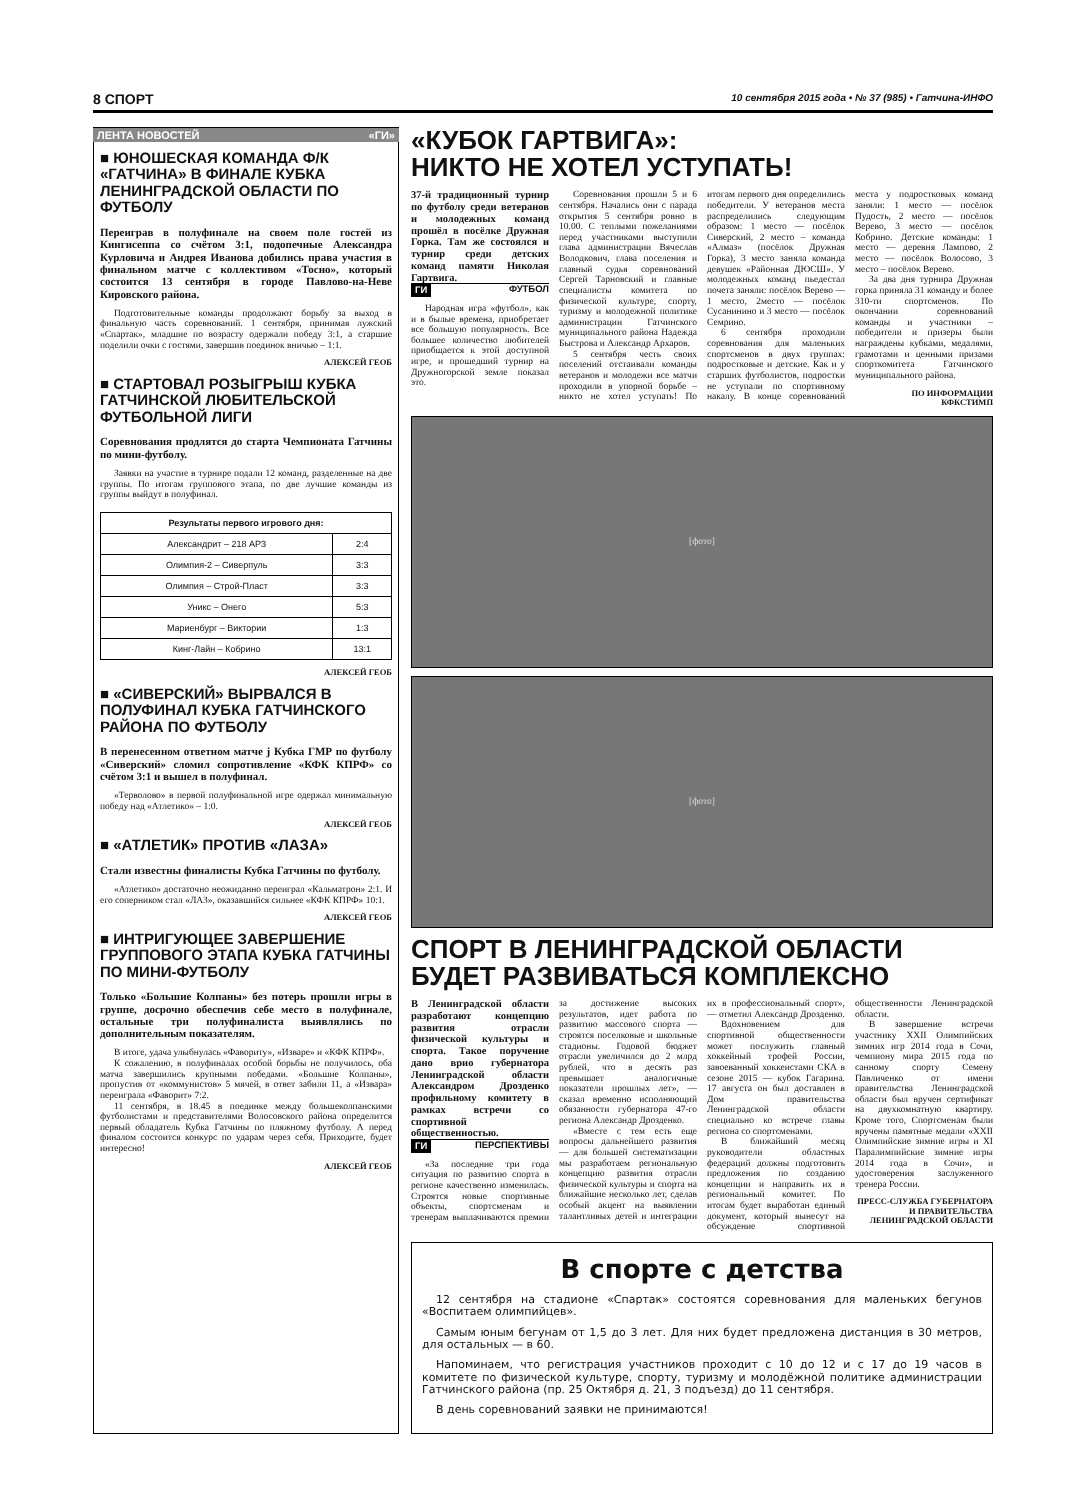8 СПОРТ 10 сентября 2015 года • № 37 (985) • Гатчина-ИНФО
ЛЕНТА НОВОСТЕЙ «ГИ»
■ ЮНОШЕСКАЯ КОМАНДА Ф/К «ГАТЧИНА» В ФИНАЛЕ КУБКА ЛЕНИНГРАДСКОЙ ОБЛАСТИ ПО ФУТБОЛУ
Переиграв в полуфинале на своем поле гостей из Кингисеппа со счётом 3:1, подопечные Александра Курловича и Андрея Иванова добились права участия в финальном матче с коллективом «Тосно», который состоится 13 сентября в городе Павлово-на-Неве Кировского района.
Подготовительные команды продолжают борьбу за выход в финальную часть соревнований. 1 сентября, принимая лужский «Спартак», младшие по возрасту одержали победу 3:1, а старшие поделили очки с гостями, завершив поединок вничью – 1:1.
АЛЕКСЕЙ ГЕОБ
■ СТАРТОВАЛ РОЗЫГРЫШ КУБКА ГАТЧИНСКОЙ ЛЮБИТЕЛЬСКОЙ ФУТБОЛЬНОЙ ЛИГИ
Соревнования продлятся до старта Чемпионата Гатчины по мини-футболу.
Заявки на участие в турнире подали 12 команд, разделенные на две группы. По итогам группового этапа, по две лучшие команды из группы выйдут в полуфинал.
| Результаты первого игрового дня: | |
| --- | --- |
| Александрит – 218 АРЗ | 2:4 |
| Олимпия-2 – Сиверпуль | 3:3 |
| Олимпия – Строй-Пласт | 3:3 |
| Уникс – Онего | 5:3 |
| Мариенбург – Виктории | 1:3 |
| Кинг-Лайн – Кобрино | 13:1 |
АЛЕКСЕЙ ГЕОБ
■ «СИВЕРСКИЙ» ВЫРВАЛСЯ В ПОЛУФИНАЛ КУБКА ГАТЧИНСКОГО РАЙОНА ПО ФУТБОЛУ
В перенесенном ответном матче j Кубка ГМР по футболу «Сиверский» сломил сопротивление «КФК КПРФ» со счётом 3:1 и вышел в полуфинал.
«Терволово» в первой полуфинальной игре одержал минимальную победу над «Атлетико» – 1:0.
АЛЕКСЕЙ ГЕОБ
■ «АТЛЕТИК» ПРОТИВ «ЛАЗА»
Стали известны финалисты Кубка Гатчины по футболу.
«Атлетико» достаточно неожиданно переиграл «Кальматрон» 2:1. И его соперником стал «ЛАЗ», оказавшийся сильнее «КФК КПРФ» 10:1.
АЛЕКСЕЙ ГЕОБ
■ ИНТРИГУЮЩЕЕ ЗАВЕРШЕНИЕ ГРУППОВОГО ЭТАПА КУБКА ГАТЧИНЫ ПО МИНИ-ФУТБОЛУ
Только «Большие Колпаны» без потерь прошли игры в группе, досрочно обеспечив себе место в полуфинале, остальные три полуфиналиста выявлялись по дополнительным показателям.
В итоге, удача улыбнулась «Фавориту», «Изваре» и «КФК КПРФ».
К сожалению, в полуфиналах особой борьбы не получилось, оба матча завершились крупными победами. «Большие Колпаны», пропустив от «коммунистов» 5 мячей, в ответ забили 11, а «Извара» переиграла «Фаворит» 7:2.
11 сентября, в 18.45 в поединке между большеколпанскими футболистами и представителями Волосовского района определится первый обладатель Кубка Гатчины по пляжному футболу. А перед финалом состоится конкурс по ударам через себя. Приходите, будет интересно!
АЛЕКСЕЙ ГЕОБ
«КУБОК ГАРТВИГА»:
НИКТО НЕ ХОТЕЛ УСТУПАТЬ!
37-й традиционный турнир по футболу среди ветеранов и молодежных команд прошёл в посёлке Дружная Горка. Там же состоялся и турнир среди детских команд памяти Николая Гартвига.
ГИ ФУТБОЛ
Народная игра «футбол», как и в былые времена, приобретает все большую популярность. Все большее количество любителей приобщается к этой доступной игре, и прошедший турнир на Дружногорской земле показал это.
Соревнования прошли 5 и 6 сентября. Начались они с парада открытия 5 сентября ровно в 10.00. С теплыми пожеланиями перед участниками выступили глава администрации Вячеслав Володкович, глава поселения и главный судья соревнований Сергей Тарновский и главные специалисты комитета по физической культуре, спорту, туризму и молодежной политике администрации Гатчинского муниципального района Надежда Быстрова и Александр Архаров.
5 сентября честь своих поселений отстаивали команды ветеранов и молодежи все матчи проходили в упорной борьбе – никто не хотел уступать! По итогам первого дня определились победители. У ветеранов места распределились следующим образом: 1 место — посёлок Сиверский, 2 место – команда «Алмаз» (посёлок Дружная Горка), 3 место заняла команда девушек «Районная ДЮСШ». У молодежных команд пьедестал почета заняли: посёлок Верево — 1 место, 2место — посёлок Сусанинино и 3 место — посёлок Семрино.
6 сентября проходили соревнования для маленьких спортсменов в двух группах: подростковые и детские. Как и у старших футболистов, подростки не уступали по спортивному накалу. В конце соревнований места у подростковых команд заняли: 1 место — посёлок Пудость, 2 место — посёлок Верево, 3 место — посёлок Кобрино. Детские команды: 1 место — деревня Лампово, 2 место — посёлок Волосово, 3 место – посёлок Верево.
За два дня турнира Дружная горка приняла 31 команду и более 310-ти спортсменов. По окончании соревнований команды и участники – победители и призеры были награждены кубками, медалями, грамотами и ценными призами спорткомитета Гатчинского муниципального района.
ПО ИНФОРМАЦИИ
КФКСТИМП
[фото]
[фото]
СПОРТ В ЛЕНИНГРАДСКОЙ ОБЛАСТИ БУДЕТ РАЗВИВАТЬСЯ КОМПЛЕКСНО
В Ленинградской области разработают концепцию развития отрасли физической культуры и спорта. Такое поручение дано врио губернатора Ленинградской области Александром Дрозденко профильному комитету в рамках встречи со спортивной общественностью.
ГИ ПЕРСПЕКТИВЫ
«За последние три года ситуация по развитию спорта в регионе качественно изменилась. Строятся новые спортивные объекты, спортсменам и тренерам выплачиваются премии за достижение высоких результатов, идет работа по развитию массового спорта — строятся поселковые и школьные стадионы. Годовой бюджет отрасли увеличился до 2 млрд рублей, что в десять раз превышает аналогичные показатели прошлых лет», — сказал временно исполняющий обязанности губернатора 47-го региона Александр Дрозденко.
«Вместе с тем есть еще вопросы дальнейшего развития — для большей систематизации мы разработаем региональную концепцию развития отрасли физической культуры и спорта на ближайшие несколько лет, сделав особый акцент на выявлении талантливых детей и интеграции их в профессиональный спорт», — отметил Александр Дрозденко.
Вдохновением для спортивной общественности может послужить главный хоккейный трофей России, завоеванный хоккеистами СКА в сезоне 2015 — кубок Гагарина. 17 августа он был доставлен в Дом правительства Ленинградской области специально ко встрече главы региона со спортсменами.
В ближайший месяц руководители областных федераций должны подготовить предложения по созданию концепции и направить их в региональный комитет. По итогам будет выработан единый документ, который вынесут на обсуждение спортивной общественности Ленинградской области.
В завершение встречи участнику XXII Олимпийских зимних игр 2014 года в Сочи, чемпиону мира 2015 года по санному спорту Семену Павличенко от имени правительства Ленинградской области был вручен сертификат на двухкомнатную квартиру. Кроме того, Спортсменам были вручены памятные медали «XXII Олимпийские зимние игры и XI Паралимпийские зимние игры 2014 года в Сочи», и удостоверения заслуженного тренера России.
ПРЕСС-СЛУЖБА ГУБЕРНАТОРА И ПРАВИТЕЛЬСТВА ЛЕНИНГРАДСКОЙ ОБЛАСТИ
В спорте с детства
12 сентября на стадионе «Спартак» состоятся соревнования для маленьких бегунов «Воспитаем олимпийцев».
Самым юным бегунам от 1,5 до 3 лет. Для них будет предложена дистанция в 30 метров, для остальных — в 60.
Напоминаем, что регистрация участников проходит с 10 до 12 и с 17 до 19 часов в комитете по физической культуре, спорту, туризму и молодёжной политике администрации Гатчинского района (пр. 25 Октября д. 21, 3 подъезд) до 11 сентября.
В день соревнований заявки не принимаются!